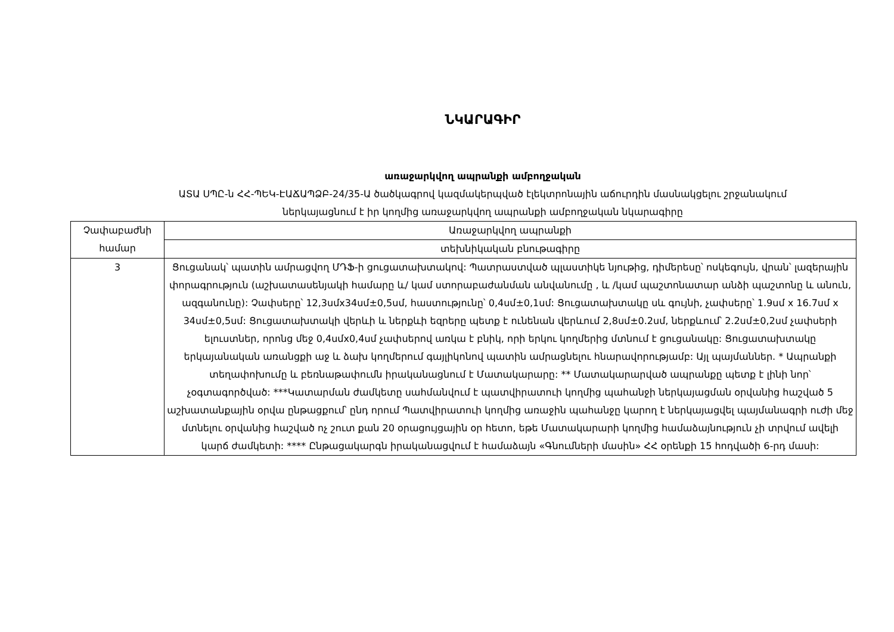ՆԿԱՐԱԳԻՐ
առաջարկվող ապրանքի ամբողջական
ԱՏԱ ՍՊԸ-ն ՀՀ-ՊԵԿ-ԷԱՃԱՊՁԲ-24/35-Ա ծածկագրով կազմակերպված էլեկտրոնային աճուրդին մասնակցելու շրջանակում
ներկայացնում է իր կողմից առաջարկվող ապրանքի ամբողջական նկարագիրը
| Չափաբաժնի համար | Առաջարկվող ապրանքի |
| --- | --- |
| | տեխնիկական բնութագիրը |
| 3 | Ցուցանակ՝ պատին ամրացվող ՄԴՖ-ի ցուցատախտակով: Պատրաստված պլաստիկե նյութից, դիմերեսը՝ ոսկեգույն, վրան՝ լազերային փորագրություն (աշխատասենյակի համարը և/ կամ ստորաբաժանման անվանումը , և /կամ պաշտոնատար անձի պաշտոնը և անուն, ազգանունը): Չափսերը՝ 12,3սմx34սմ±0,5սմ, հաստությունը՝ 0,4սմ±0,1սմ: Ցուցատախտակը սև գույնի, չափսերը՝ 1.9սմ x 16.7սմ x 34սմ±0,5սմ: Ցուցատախտակի վերևի և ներքևի եզրերը պետք է ունենան վերևում 2,8սմ±0.2սմ, ներքևում՝ 2.2սմ±0,2սմ չափսերի ելուստներ, որոնց մեջ 0,4սմx0,4սմ չափսերով առկա է բնիկ, որի երկու կողմերից մտնում է ցուցանակը: Ցուցատախտակը երկայանական առանցքի աջ և ձախ կողմերում գայլիկոնով պատին ամրացնելու հնարավորությամբ: Այլ պայմաններ. * Ապրանքի տեղափոխումը և բեռնաթափումն իրականացնում է Մատակարարը: ** Մատակարարված ապրանքը պետք է լինի նոր՝ չօգտագործված: ***Կատարման ժամկետը սահմանվում է պատվիրատուի կողմից պահանջի ներկայացման օրվանից հաշված 5 աշխատանքային օրվա ընթացքում՝ ընդ որում Պատվիրատուի կողմից առաջին պահանջը կարող է ներկայացվել պայմանագրի ուժի մեջ մտնելու օրվանից հաշված ոչ շուտ քան 20 օրացույցային օր հետո, եթե Մատակարարի կողմից համաձայնություն չի տրվում ավելի կարճ ժամկետի: **** Ընթացակարգն իրականացվում է համաձայն «Գնումների մասին» ՀՀ օրենքի 15 հոդվածի 6-րդ մասի: |